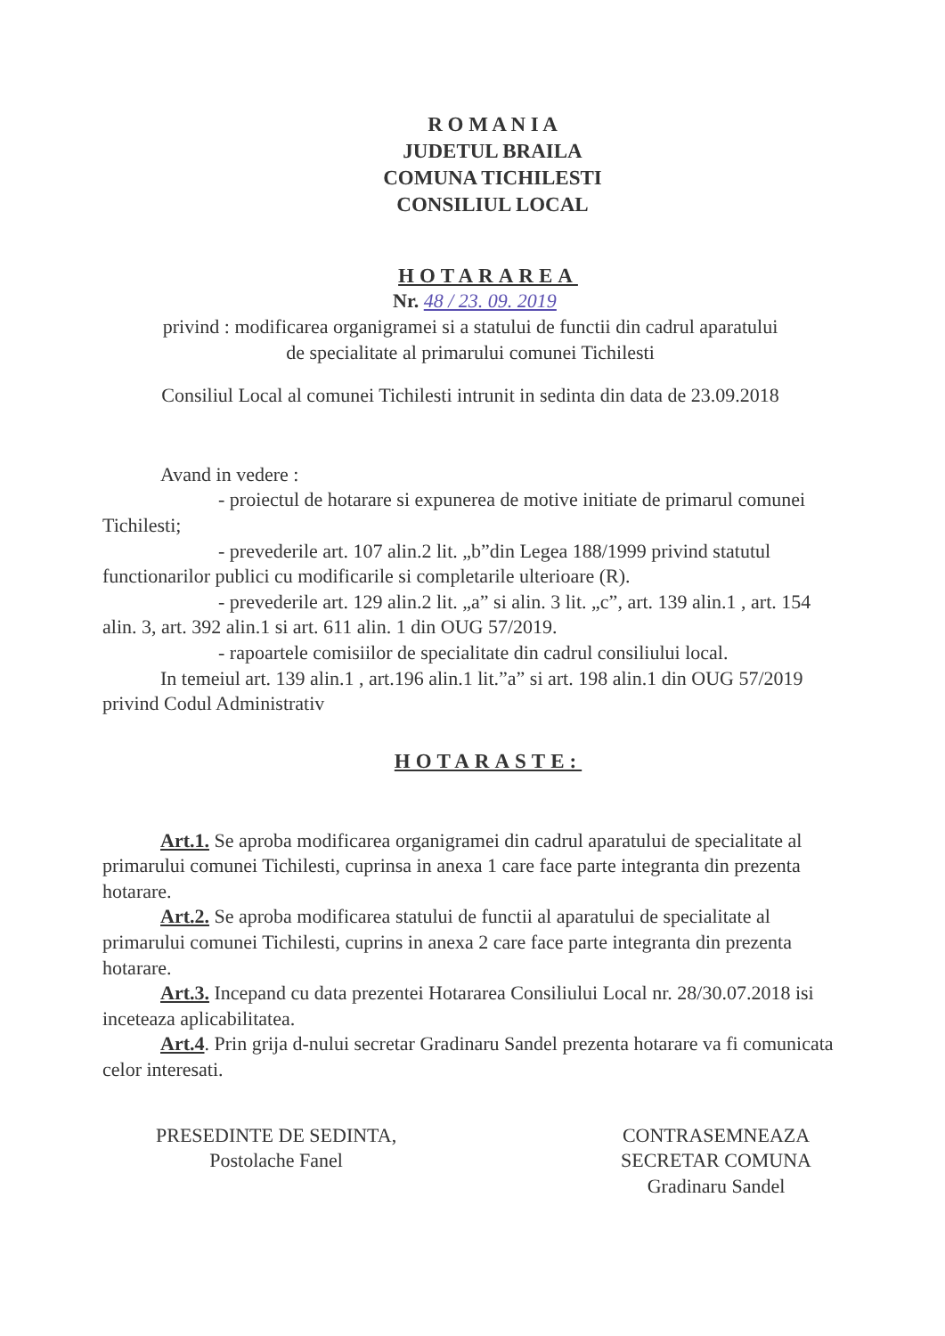R O M A N I A
JUDETUL BRAILA
COMUNA TICHILESTI
CONSILIUL LOCAL
HOTARAREA
Nr. 48 / 23. 09. 2019
privind : modificarea organigramei si a statului de functii din cadrul aparatului
de specialitate al primarului comunei Tichilesti
Consiliul Local al comunei Tichilesti intrunit in sedinta din data de 23.09.2018
Avand in vedere :
- proiectul de hotarare si expunerea de motive initiate de primarul comunei Tichilesti;
- prevederile art. 107 alin.2 lit. „b”din Legea 188/1999 privind statutul functionarilor publici cu modificarile si completarile ulterioare (R).
- prevederile art. 129 alin.2 lit. „a” si alin. 3 lit. „c”, art. 139 alin.1 , art. 154 alin. 3, art. 392 alin.1 si art. 611 alin. 1 din OUG 57/2019.
- rapoartele comisiilor de specialitate din cadrul consiliului local.
In temeiul art. 139 alin.1 , art.196 alin.1 lit.”a” si art. 198 alin.1 din OUG 57/2019 privind Codul Administrativ
HOTARASTE:
Art.1. Se aproba modificarea organigramei din cadrul aparatului de specialitate al primarului comunei Tichilesti, cuprinsa in anexa 1 care face parte integranta din prezenta hotarare.
Art.2. Se aproba modificarea statului de functii al aparatului de specialitate al primarului comunei Tichilesti, cuprins in anexa 2 care face parte integranta din prezenta hotarare.
Art.3. Incepand cu data prezentei Hotararea Consiliului Local nr. 28/30.07.2018 isi inceteaza aplicabilitatea.
Art.4. Prin grija d-nului secretar Gradinaru Sandel prezenta hotarare va fi comunicata celor interesati.
PRESEDINTE DE SEDINTA,
Postolache Fanel
CONTRASEMNEAZA
SECRETAR COMUNA
Gradinaru Sandel